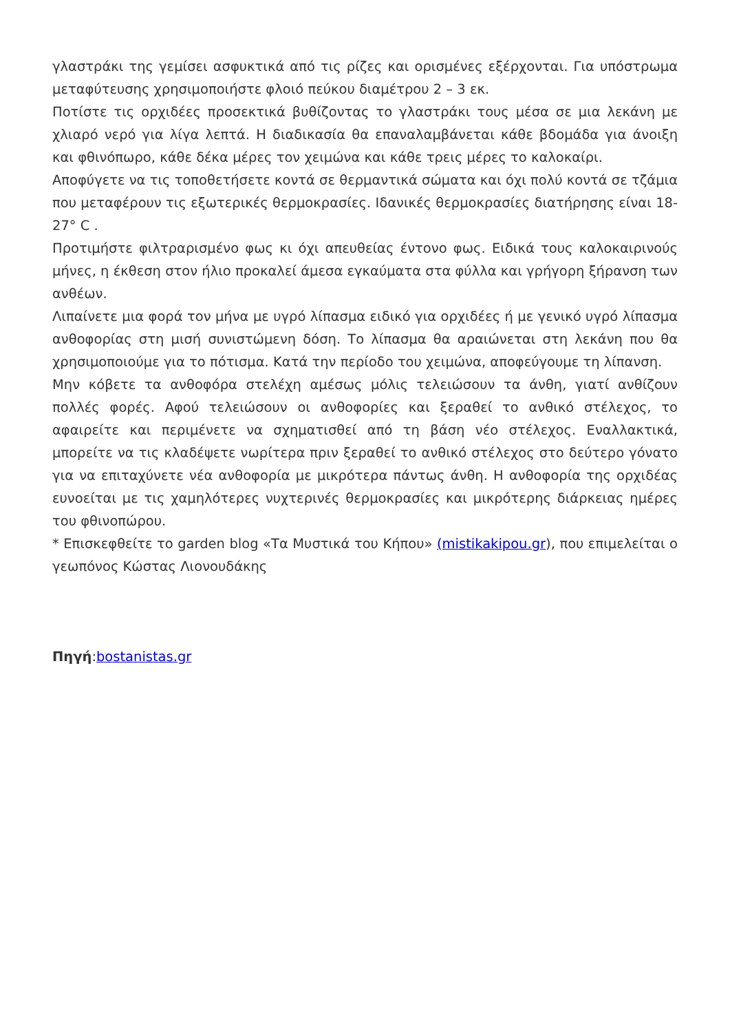γλαστράκι της γεμίσει ασφυκτικά από τις ρίζες και ορισμένες εξέρχονται. Για υπόστρωμα μεταφύτευσης χρησιμοποιήστε φλοιό πεύκου διαμέτρου 2 – 3 εκ.
Ποτίστε τις ορχιδέες προσεκτικά βυθίζοντας το γλαστράκι τους μέσα σε μια λεκάνη με χλιαρό νερό για λίγα λεπτά. Η διαδικασία θα επαναλαμβάνεται κάθε βδομάδα για άνοιξη και φθινόπωρο, κάθε δέκα μέρες τον χειμώνα και κάθε τρεις μέρες το καλοκαίρι.
Αποφύγετε να τις τοποθετήσετε κοντά σε θερμαντικά σώματα και όχι πολύ κοντά σε τζάμια που μεταφέρουν τις εξωτερικές θερμοκρασίες. Ιδανικές θερμοκρασίες διατήρησης είναι 18-27° C .
Προτιμήστε φιλτραρισμένο φως κι όχι απευθείας έντονο φως. Ειδικά τους καλοκαιρινούς μήνες, η έκθεση στον ήλιο προκαλεί άμεσα εγκαύματα στα φύλλα και γρήγορη ξήρανση των ανθέων.
Λιπαίνετε μια φορά τον μήνα με υγρό λίπασμα ειδικό για ορχιδέες ή με γενικό υγρό λίπασμα ανθοφορίας στη μισή συνιστώμενη δόση. Το λίπασμα θα αραιώνεται στη λεκάνη που θα χρησιμοποιούμε για το πότισμα. Κατά την περίοδο του χειμώνα, αποφεύγουμε τη λίπανση.
Μην κόβετε τα ανθοφόρα στελέχη αμέσως μόλις τελειώσουν τα άνθη, γιατί ανθίζουν πολλές φορές. Αφού τελειώσουν οι ανθοφορίες και ξεραθεί το ανθικό στέλεχος, το αφαιρείτε και περιμένετε να σχηματισθεί από τη βάση νέο στέλεχος. Εναλλακτικά, μπορείτε να τις κλαδέψετε νωρίτερα πριν ξεραθεί το ανθικό στέλεχος στο δεύτερο γόνατο για να επιταχύνετε νέα ανθοφορία με μικρότερα πάντως άνθη. Η ανθοφορία της ορχιδέας ευνοείται με τις χαμηλότερες νυχτερινές θερμοκρασίες και μικρότερης διάρκειας ημέρες του φθινοπώρου.
* Επισκεφθείτε το garden blog «Τα Μυστικά του Κήπου» (mistikakipou.gr), που επιμελείται ο γεωπόνος Κώστας Λιονουδάκης
Πηγή:bostanistas.gr